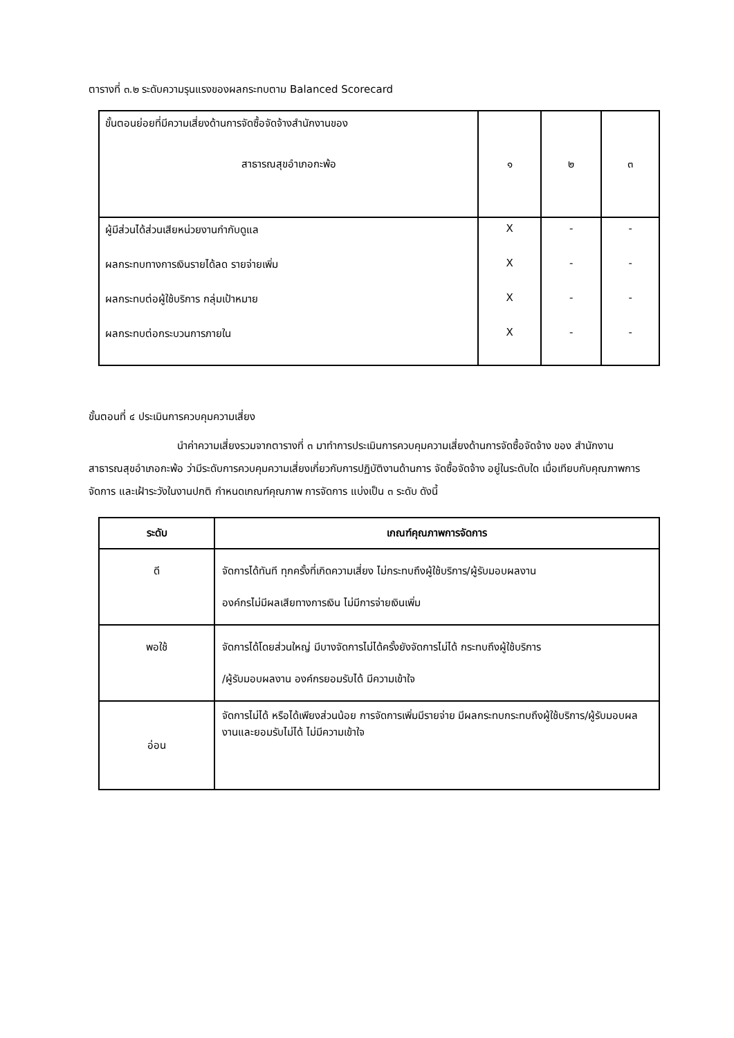ตารางที่ ๓.๒ ระดับความรุนแรงของผลกระทบตาม Balanced Scorecard
| ขั้นตอนย่อยที่มีความเสี่ยงด้านการจัดซื้อจัดจ้างสำนักงานของ สาธารณสุขอำเภอกะพ้อ | ๑ | ๒ | ๓ |
| ผู้มีส่วนได้ส่วนเสียหน่วยงานกำกับดูแล | X | - | - |
| ผลกระทบทางการเงินรายได้ลด รายจ่ายเพิ่ม | X | - | - |
| ผลกระทบต่อผู้ใช้บริการ กลุ่มเป้าหมาย | X | - | - |
| ผลกระทบต่อกระบวนการภายใน | X | - | - |
ขั้นตอนที่ ๔ ประเมินการควบคุมความเสี่ยง
นำค่าความเสี่ยงรวมจากตารางที่ ๓ มาทำการประเมินการควบคุมความเสี่ยงด้านการจัดซื้อจัดจ้าง ของ สำนักงานสาธารณสุขอำเภอกะพ้อ ว่ามีระดับการควบคุมความเสี่ยงเกี่ยวกับการปฏิบัติงานด้านการ จัดซื้อจัดจ้าง อยู่ในระดับใด เมื่อเทียบกับคุณภาพการจัดการ และเฝ้าระวังในงานปกติ กำหนดเกณฑ์คุณภาพ การจัดการ แบ่งเป็น ๓ ระดับ ดังนี้
| ระดับ | เกณฑ์คุณภาพการจัดการ |
| --- | --- |
| ดี | จัดการได้ทันที ทุกครั้งที่เกิดความเสี่ยง ไม่กระทบถึงผู้ใช้บริการ/ผู้รับมอบผลงาน องค์กรไม่มีผลเสียทางการเงิน ไม่มีการจ่ายเงินเพิ่ม |
| พอใช้ | จัดการได้โดยส่วนใหญ่ มีบางจัดการไม่ได้ครั้งยังจัดการไม่ได้ กระทบถึงผู้ใช้บริการ /ผู้รับมอบผลงาน องค์กรยอมรับได้ มีความเข้าใจ |
| อ่อน | จัดการไม่ได้ หรือได้เพียงส่วนน้อย การจัดการเพิ่มมีรายจ่าย มีผลกระทบกระทบถึงผู้ใช้บริการ/ผู้รับมอบผลงานและยอมรับไม่ได้ ไม่มีความเข้าใจ |